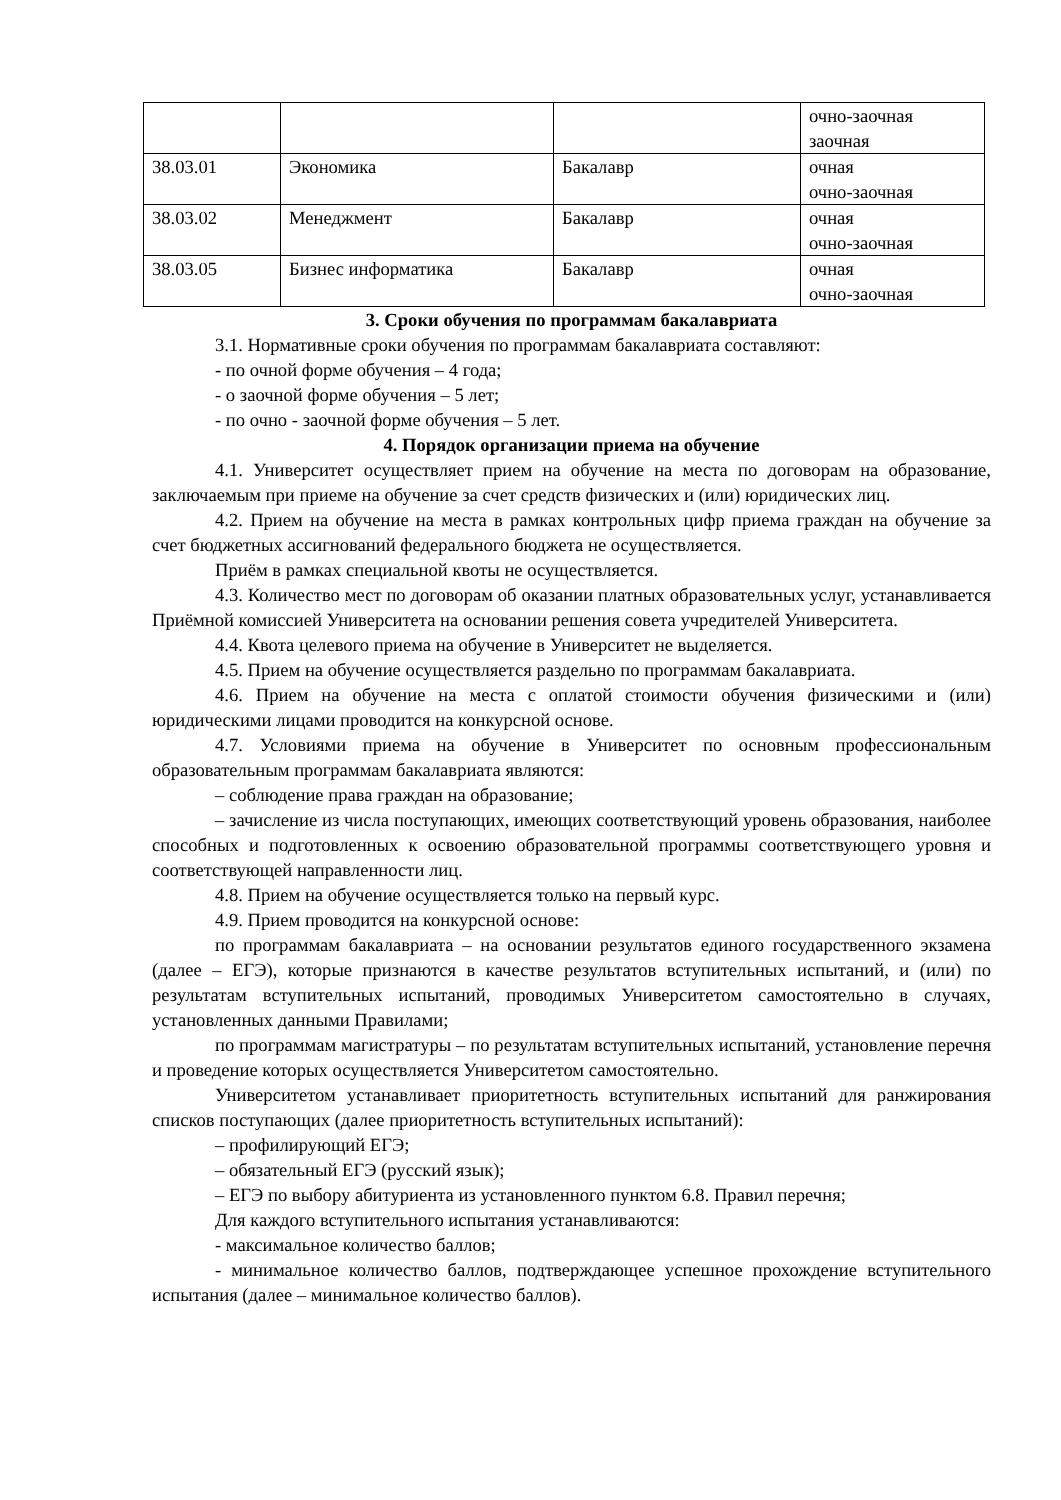| | | | очно-заочная заочная |
| 38.03.01 | Экономика | Бакалавр | очная очно-заочная |
| 38.03.02 | Менеджмент | Бакалавр | очная очно-заочная |
| 38.03.05 | Бизнес информатика | Бакалавр | очная очно-заочная |
3. Сроки обучения по программам бакалавриата
3.1. Нормативные сроки обучения по программам бакалавриата составляют:
- по очной форме обучения – 4 года;
- о заочной форме обучения – 5 лет;
- по очно - заочной форме обучения – 5 лет.
4. Порядок организации приема на обучение
4.1. Университет осуществляет прием на обучение на места по договорам на образование, заключаемым при приеме на обучение за счет средств физических и (или) юридических лиц.
4.2. Прием на обучение на места в рамках контрольных цифр приема граждан на обучение за счет бюджетных ассигнований федерального бюджета не осуществляется.
Приём в рамках специальной квоты не осуществляется.
4.3. Количество мест по договорам об оказании платных образовательных услуг, устанавливается Приёмной комиссией Университета на основании решения совета учредителей Университета.
4.4. Квота целевого приема на обучение в Университет не выделяется.
4.5. Прием на обучение осуществляется раздельно по программам бакалавриата.
4.6. Прием на обучение на места с оплатой стоимости обучения физическими и (или) юридическими лицами проводится на конкурсной основе.
4.7. Условиями приема на обучение в Университет по основным профессиональным образовательным программам бакалавриата являются:
– соблюдение права граждан на образование;
– зачисление из числа поступающих, имеющих соответствующий уровень образования, наиболее способных и подготовленных к освоению образовательной программы соответствующего уровня и соответствующей направленности лиц.
4.8. Прием на обучение осуществляется только на первый курс.
4.9. Прием проводится на конкурсной основе:
по программам бакалавриата – на основании результатов единого государственного экзамена (далее – ЕГЭ), которые признаются в качестве результатов вступительных испытаний, и (или) по результатам вступительных испытаний, проводимых Университетом самостоятельно в случаях, установленных данными Правилами;
по программам магистратуры – по результатам вступительных испытаний, установление перечня и проведение которых осуществляется Университетом самостоятельно.
Университетом устанавливает приоритетность вступительных испытаний для ранжирования списков поступающих (далее приоритетность вступительных испытаний):
– профилирующий ЕГЭ;
– обязательный ЕГЭ (русский язык);
– ЕГЭ по выбору абитуриента из установленного пунктом 6.8. Правил перечня;
Для каждого вступительного испытания устанавливаются:
- максимальное количество баллов;
- минимальное количество баллов, подтверждающее успешное прохождение вступительного испытания (далее – минимальное количество баллов).